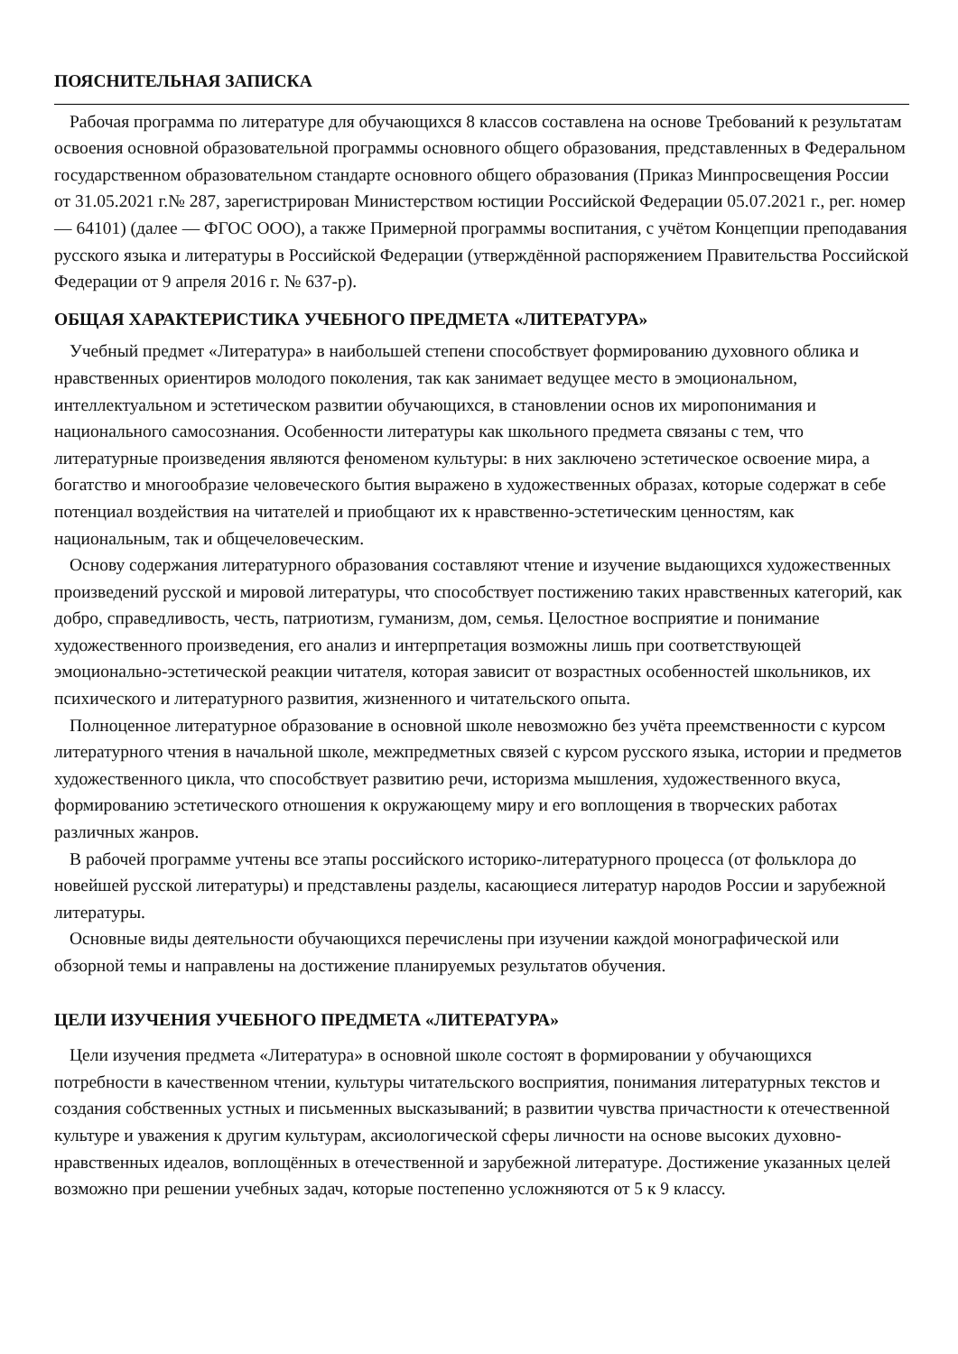ПОЯСНИТЕЛЬНАЯ ЗАПИСКА
Рабочая программа по литературе для обучающихся 8 классов составлена на основе Требований к результатам освоения основной образовательной программы основного общего образования, представленных в Федеральном государственном образовательном стандарте основного общего образования (Приказ Минпросвещения России от 31.05.2021 г.№ 287, зарегистрирован Министерством юстиции Российской Федерации 05.07.2021 г., рег. номер — 64101) (далее — ФГОС ООО), а также Примерной программы воспитания, с учётом Концепции преподавания русского языка и литературы в Российской Федерации (утверждённой распоряжением Правительства Российской Федерации от 9 апреля 2016 г. № 637-р).
ОБЩАЯ ХАРАКТЕРИСТИКА УЧЕБНОГО ПРЕДМЕТА «ЛИТЕРАТУРА»
Учебный предмет «Литература» в наибольшей степени способствует формированию духовного облика и нравственных ориентиров молодого поколения, так как занимает ведущее место в эмоциональном, интеллектуальном и эстетическом развитии обучающихся, в становлении основ их миропонимания и национального самосознания. Особенности литературы как школьного предмета связаны с тем, что литературные произведения являются феноменом культуры: в них заключено эстетическое освоение мира, а богатство и многообразие человеческого бытия выражено в художественных образах, которые содержат в себе потенциал воздействия на читателей и приобщают их к нравственно-эстетическим ценностям, как национальным, так и общечеловеческим.
Основу содержания литературного образования составляют чтение и изучение выдающихся художественных произведений русской и мировой литературы, что способствует постижению таких нравственных категорий, как добро, справедливость, честь, патриотизм, гуманизм, дом, семья. Целостное восприятие и понимание художественного произведения, его анализ и интерпретация возможны лишь при соответствующей эмоционально-эстетической реакции читателя, которая зависит от возрастных особенностей школьников, их психического и литературного развития, жизненного и читательского опыта.
Полноценное литературное образование в основной школе невозможно без учёта преемственности с курсом литературного чтения в начальной школе, межпредметных связей с курсом русского языка, истории и предметов художественного цикла, что способствует развитию речи, историзма мышления, художественного вкуса, формированию эстетического отношения к окружающему миру и его воплощения в творческих работах различных жанров.
В рабочей программе учтены все этапы российского историко-литературного процесса (от фольклора до новейшей русской литературы) и представлены разделы, касающиеся литератур народов России и зарубежной литературы.
Основные виды деятельности обучающихся перечислены при изучении каждой монографической или обзорной темы и направлены на достижение планируемых результатов обучения.
ЦЕЛИ ИЗУЧЕНИЯ УЧЕБНОГО ПРЕДМЕТА «ЛИТЕРАТУРА»
Цели изучения предмета «Литература» в основной школе состоят в формировании у обучающихся потребности в качественном чтении, культуры читательского восприятия, понимания литературных текстов и создания собственных устных и письменных высказываний; в развитии чувства причастности к отечественной культуре и уважения к другим культурам, аксиологической сферы личности на основе высоких духовно-нравственных идеалов, воплощённых в отечественной и зарубежной литературе. Достижение указанных целей возможно при решении учебных задач, которые постепенно усложняются от 5 к 9 классу.